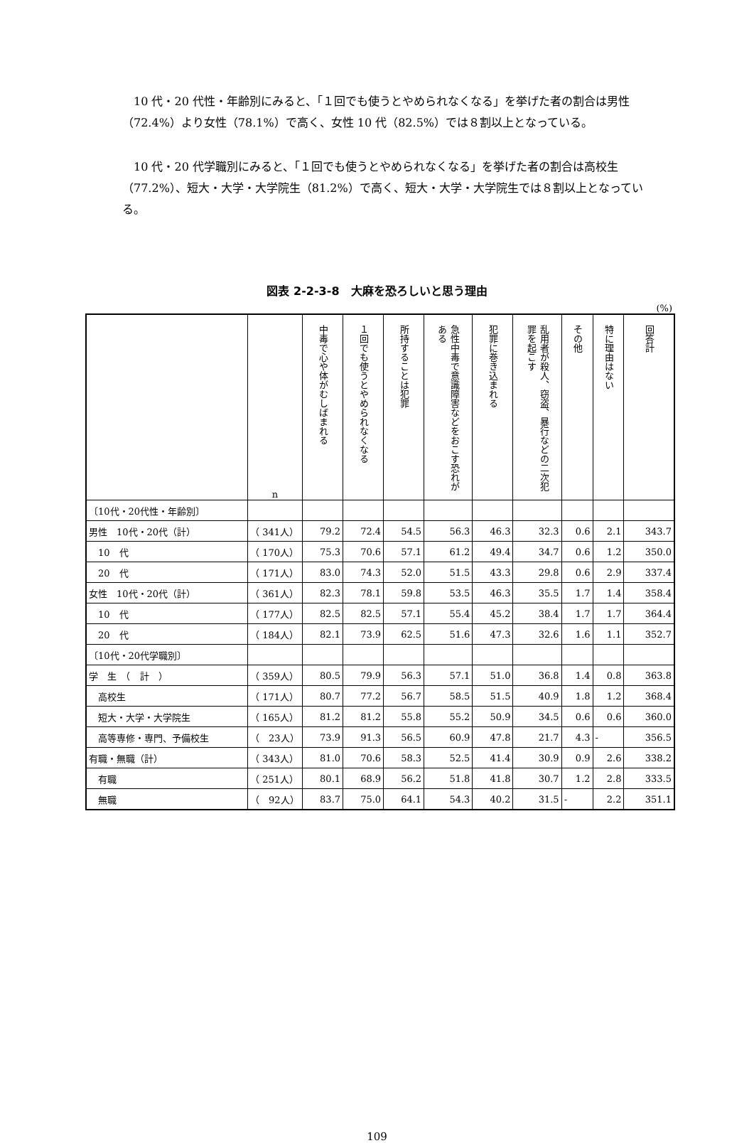10 代・20 代性・年齢別にみると、「１回でも使うとやめられなくなる」を挙げた者の割合は男性（72.4%）より女性（78.1%）で高く、女性 10 代（82.5%）では８割以上となっている。
10 代・20 代学職別にみると、「１回でも使うとやめられなくなる」を挙げた者の割合は高校生（77.2%）、短大・大学・大学院生（81.2%）で高く、短大・大学・大学院生では８割以上となっている。
図表 2-2-3-8　大麻を恐ろしいと思う理由
(%)
| | n | 中毒で心や体がむしばまれる | １回でも使うとやめられなくなる | 所持することは犯罪 | 急性中毒で意識障害などをおこす恐れがある | 犯罪に巻き込まれる | 乱用者が殺人、窃盗、暴行などの二次犯罪を起こす | その他 | 特に理由はない | 回答計 |
| --- | --- | --- | --- | --- | --- | --- | --- | --- | --- | --- |
| 〔10代・20代性・年齢別〕 | | | | | | | | | | |
| 男性 10代・20代（計） | （ 341人） | 79.2 | 72.4 | 54.5 | 56.3 | 46.3 | 32.3 | 0.6 | 2.1 | 343.7 |
| 10 代 | （ 170人） | 75.3 | 70.6 | 57.1 | 61.2 | 49.4 | 34.7 | 0.6 | 1.2 | 350.0 |
| 20 代 | （ 171人） | 83.0 | 74.3 | 52.0 | 51.5 | 43.3 | 29.8 | 0.6 | 2.9 | 337.4 |
| 女性 10代・20代（計） | （ 361人） | 82.3 | 78.1 | 59.8 | 53.5 | 46.3 | 35.5 | 1.7 | 1.4 | 358.4 |
| 10 代 | （ 177人） | 82.5 | 82.5 | 57.1 | 55.4 | 45.2 | 38.4 | 1.7 | 1.7 | 364.4 |
| 20 代 | （ 184人） | 82.1 | 73.9 | 62.5 | 51.6 | 47.3 | 32.6 | 1.6 | 1.1 | 352.7 |
| 〔10代・20代学職別〕 | | | | | | | | | | |
| 学 生 （ 計 ） | （ 359人） | 80.5 | 79.9 | 56.3 | 57.1 | 51.0 | 36.8 | 1.4 | 0.8 | 363.8 |
| 高校生 | （ 171人） | 80.7 | 77.2 | 56.7 | 58.5 | 51.5 | 40.9 | 1.8 | 1.2 | 368.4 |
| 短大・大学・大学院生 | （ 165人） | 81.2 | 81.2 | 55.8 | 55.2 | 50.9 | 34.5 | 0.6 | 0.6 | 360.0 |
| 高等専修・専門、予備校生 | （ 23人） | 73.9 | 91.3 | 56.5 | 60.9 | 47.8 | 21.7 | 4.3 | - | 356.5 |
| 有職・無職（計） | （ 343人） | 81.0 | 70.6 | 58.3 | 52.5 | 41.4 | 30.9 | 0.9 | 2.6 | 338.2 |
| 有職 | （ 251人） | 80.1 | 68.9 | 56.2 | 51.8 | 41.8 | 30.7 | 1.2 | 2.8 | 333.5 |
| 無職 | （ 92人） | 83.7 | 75.0 | 64.1 | 54.3 | 40.2 | 31.5 | - | 2.2 | 351.1 |
109